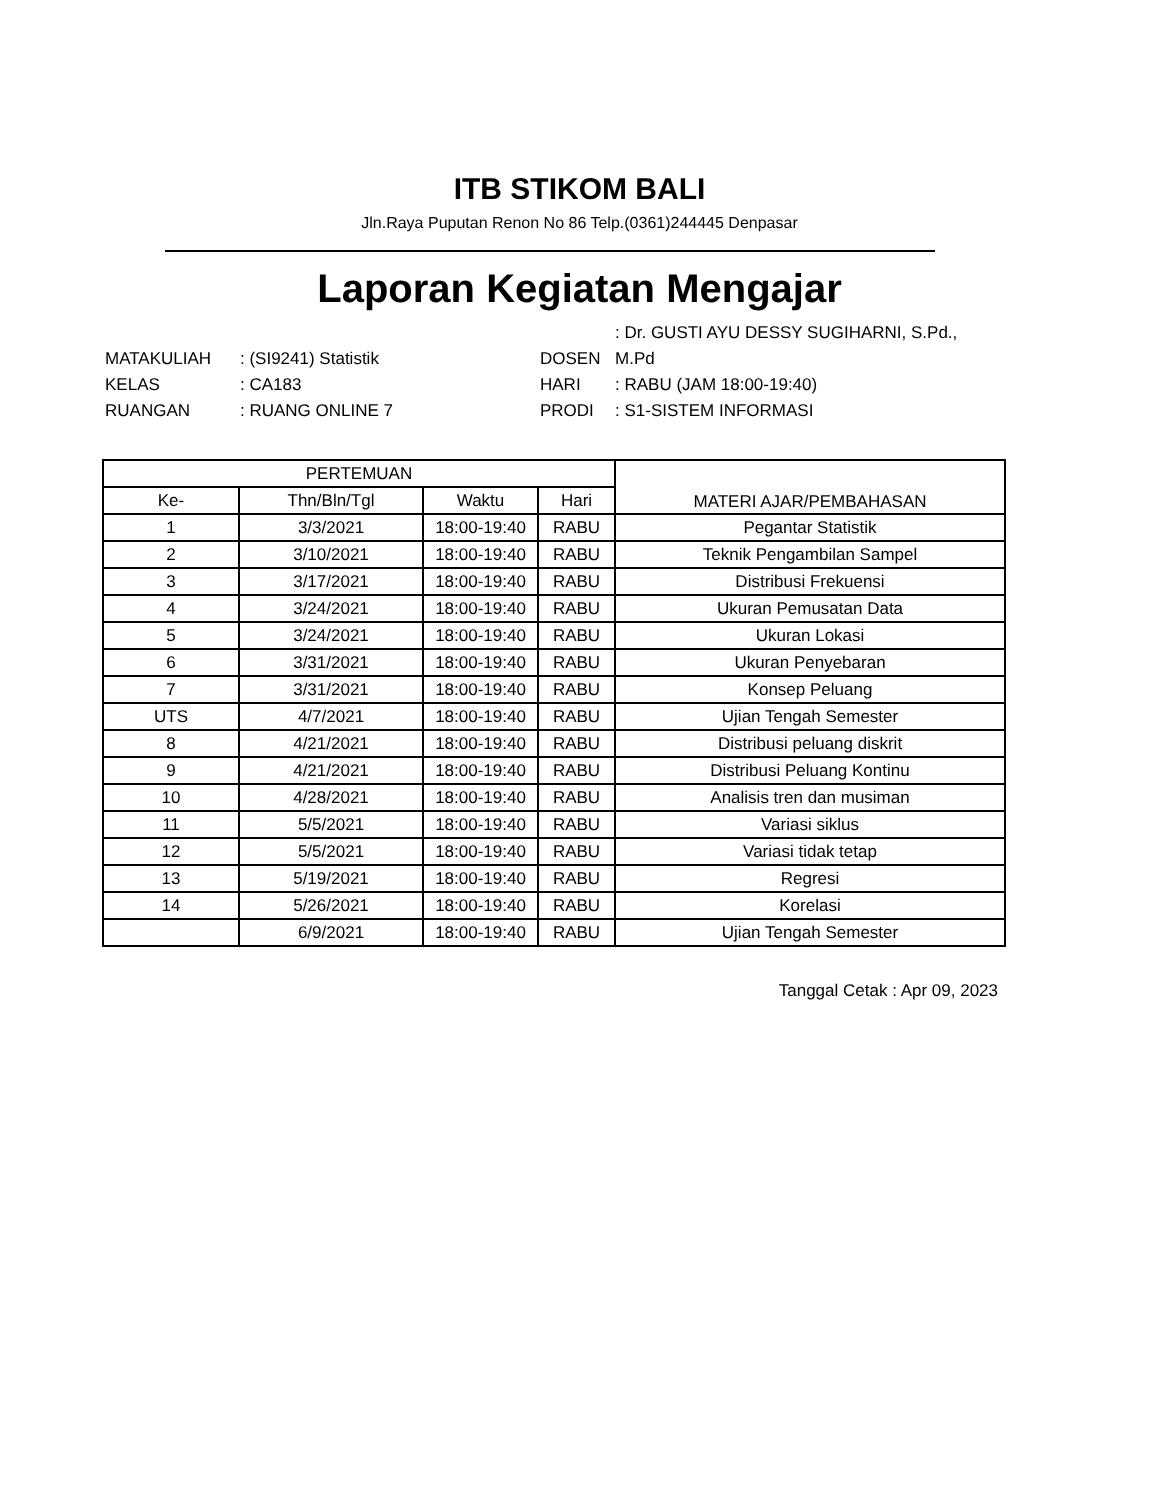ITB STIKOM BALI
Jln.Raya Puputan Renon No 86 Telp.(0361)244445 Denpasar
Laporan Kegiatan Mengajar
: Dr. GUSTI AYU DESSY SUGIHARNI, S.Pd.,
MATAKULIAH
: (SI9241) Statistik
DOSEN
M.Pd
KELAS
: CA183
HARI
: RABU (JAM 18:00-19:40)
RUANGAN
: RUANG ONLINE 7
PRODI
: S1-SISTEM INFORMASI
| PERTEMUAN | | | | MATERI AJAR/PEMBAHASAN |
| --- | --- | --- | --- | --- |
| Ke- | Thn/Bln/Tgl | Waktu | Hari | |
| 1 | 3/3/2021 | 18:00-19:40 | RABU | Pegantar Statistik |
| 2 | 3/10/2021 | 18:00-19:40 | RABU | Teknik Pengambilan Sampel |
| 3 | 3/17/2021 | 18:00-19:40 | RABU | Distribusi Frekuensi |
| 4 | 3/24/2021 | 18:00-19:40 | RABU | Ukuran Pemusatan Data |
| 5 | 3/24/2021 | 18:00-19:40 | RABU | Ukuran Lokasi |
| 6 | 3/31/2021 | 18:00-19:40 | RABU | Ukuran Penyebaran |
| 7 | 3/31/2021 | 18:00-19:40 | RABU | Konsep Peluang |
| UTS | 4/7/2021 | 18:00-19:40 | RABU | Ujian Tengah Semester |
| 8 | 4/21/2021 | 18:00-19:40 | RABU | Distribusi peluang diskrit |
| 9 | 4/21/2021 | 18:00-19:40 | RABU | Distribusi Peluang Kontinu |
| 10 | 4/28/2021 | 18:00-19:40 | RABU | Analisis tren dan musiman |
| 11 | 5/5/2021 | 18:00-19:40 | RABU | Variasi siklus |
| 12 | 5/5/2021 | 18:00-19:40 | RABU | Variasi tidak tetap |
| 13 | 5/19/2021 | 18:00-19:40 | RABU | Regresi |
| 14 | 5/26/2021 | 18:00-19:40 | RABU | Korelasi |
| | 6/9/2021 | 18:00-19:40 | RABU | Ujian Tengah Semester |
Tanggal Cetak : Apr 09, 2023